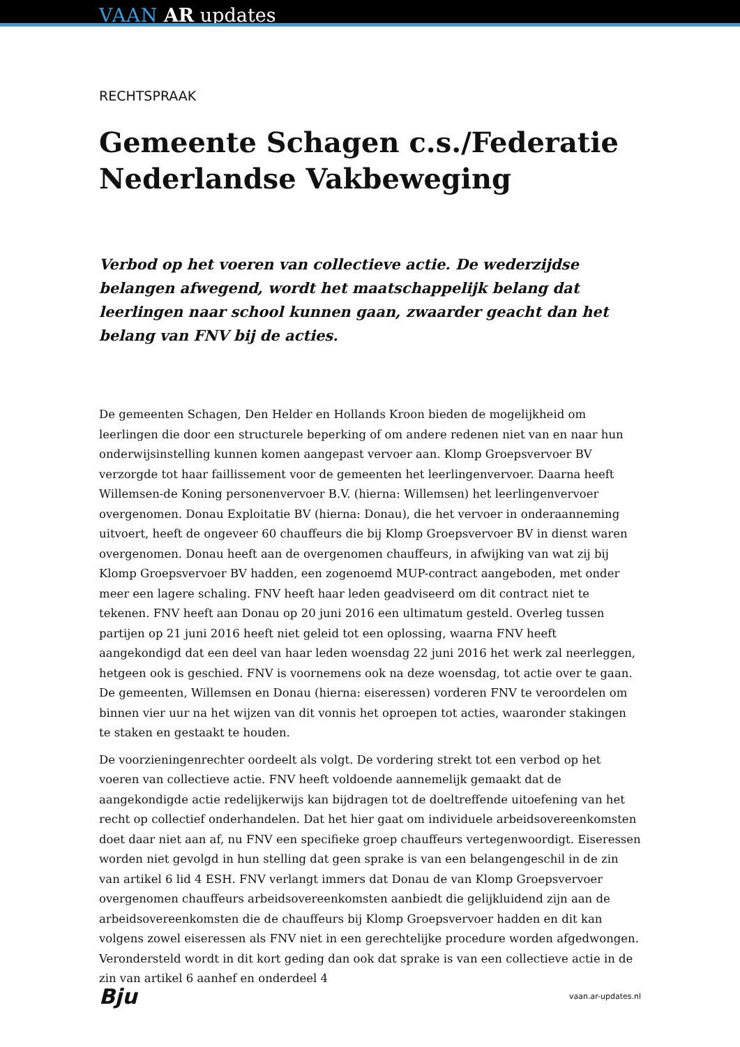VAAN AR updates
RECHTSPRAAK
Gemeente Schagen c.s./Federatie Nederlandse Vakbeweging
Verbod op het voeren van collectieve actie. De wederzijdse belangen afwegend, wordt het maatschappelijk belang dat leerlingen naar school kunnen gaan, zwaarder geacht dan het belang van FNV bij de acties.
De gemeenten Schagen, Den Helder en Hollands Kroon bieden de mogelijkheid om leerlingen die door een structurele beperking of om andere redenen niet van en naar hun onderwijsinstelling kunnen komen aangepast vervoer aan. Klomp Groepsvervoer BV verzorgde tot haar faillissement voor de gemeenten het leerlingenvervoer. Daarna heeft Willemsen-de Koning personenvervoer B.V. (hierna: Willemsen) het leerlingenvervoer overgenomen. Donau Exploitatie BV (hierna: Donau), die het vervoer in onderaanneming uitvoert, heeft de ongeveer 60 chauffeurs die bij Klomp Groepsvervoer BV in dienst waren overgenomen. Donau heeft aan de overgenomen chauffeurs, in afwijking van wat zij bij Klomp Groepsvervoer BV hadden, een zogenoemd MUP-contract aangeboden, met onder meer een lagere schaling. FNV heeft haar leden geadviseerd om dit contract niet te tekenen. FNV heeft aan Donau op 20 juni 2016 een ultimatum gesteld. Overleg tussen partijen op 21 juni 2016 heeft niet geleid tot een oplossing, waarna FNV heeft aangekondigd dat een deel van haar leden woensdag 22 juni 2016 het werk zal neerleggen, hetgeen ook is geschied. FNV is voornemens ook na deze woensdag, tot actie over te gaan. De gemeenten, Willemsen en Donau (hierna: eiseressen) vorderen FNV te veroordelen om binnen vier uur na het wijzen van dit vonnis het oproepen tot acties, waaronder stakingen te staken en gestaakt te houden.
De voorzieningenrechter oordeelt als volgt. De vordering strekt tot een verbod op het voeren van collectieve actie. FNV heeft voldoende aannemelijk gemaakt dat de aangekondigde actie redelijkerwijs kan bijdragen tot de doeltreffende uitoefening van het recht op collectief onderhandelen. Dat het hier gaat om individuele arbeidsovereenkomsten doet daar niet aan af, nu FNV een specifieke groep chauffeurs vertegenwoordigt. Eiseressen worden niet gevolgd in hun stelling dat geen sprake is van een belangengeschil in de zin van artikel 6 lid 4 ESH. FNV verlangt immers dat Donau de van Klomp Groepsvervoer overgenomen chauffeurs arbeidsovereenkomsten aanbiedt die gelijkluidend zijn aan de arbeidsovereenkomsten die de chauffeurs bij Klomp Groepsvervoer hadden en dit kan volgens zowel eiseressen als FNV niet in een gerechtelijke procedure worden afgedwongen. Verondersteld wordt in dit kort geding dan ook dat sprake is van een collectieve actie in de zin van artikel 6 aanhef en onderdeel 4
Bju vaan.ar-updates.nl